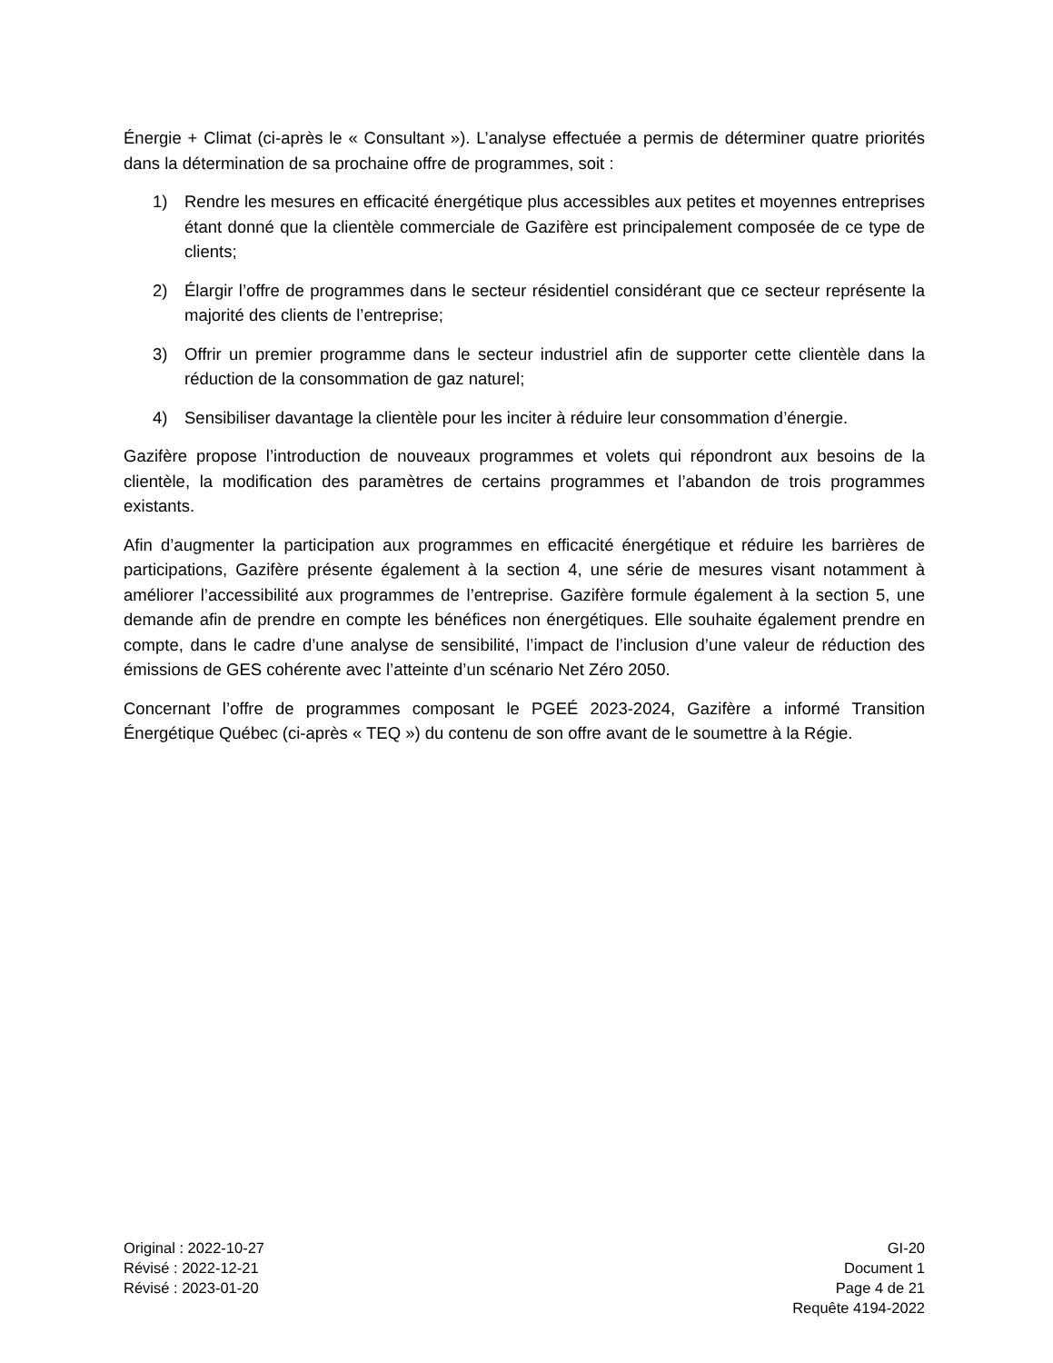Énergie + Climat (ci-après le « Consultant »). L’analyse effectuée a permis de déterminer quatre priorités dans la détermination de sa prochaine offre de programmes, soit :
1) Rendre les mesures en efficacité énergétique plus accessibles aux petites et moyennes entreprises étant donné que la clientèle commerciale de Gazifère est principalement composée de ce type de clients;
2) Élargir l’offre de programmes dans le secteur résidentiel considérant que ce secteur représente la majorité des clients de l’entreprise;
3) Offrir un premier programme dans le secteur industriel afin de supporter cette clientèle dans la réduction de la consommation de gaz naturel;
4) Sensibiliser davantage la clientèle pour les inciter à réduire leur consommation d’énergie.
Gazifère propose l’introduction de nouveaux programmes et volets qui répondront aux besoins de la clientèle, la modification des paramètres de certains programmes et l’abandon de trois programmes existants.
Afin d’augmenter la participation aux programmes en efficacité énergétique et réduire les barrières de participations, Gazifère présente également à la section 4, une série de mesures visant notamment à améliorer l’accessibilité aux programmes de l’entreprise. Gazifère formule également à la section 5, une demande afin de prendre en compte les bénéfices non énergétiques. Elle souhaite également prendre en compte, dans le cadre d’une analyse de sensibilité, l’impact de l’inclusion d’une valeur de réduction des émissions de GES cohérente avec l’atteinte d’un scénario Net Zéro 2050.
Concernant l’offre de programmes composant le PGEÉ 2023-2024, Gazifère a informé Transition Énergétique Québec (ci-après « TEQ ») du contenu de son offre avant de le soumettre à la Régie.
Original : 2022-10-27
Révisé : 2022-12-21
Révisé : 2023-01-20
GI-20
Document 1
Page 4 de 21
Requête 4194-2022